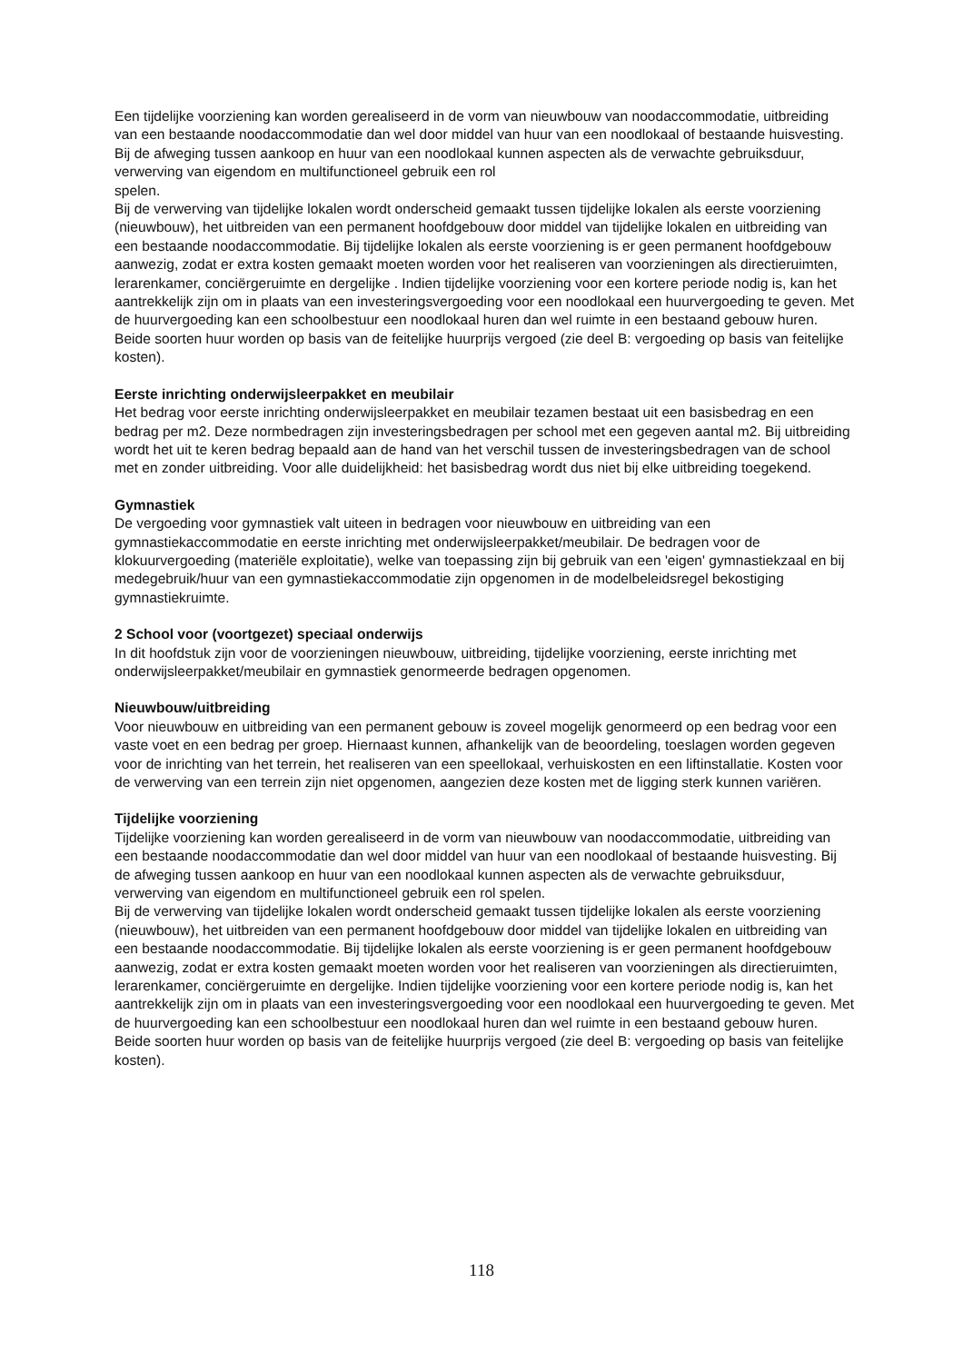Een tijdelijke voorziening kan worden gerealiseerd in de vorm van nieuwbouw van noodaccommodatie, uitbreiding van een bestaande noodaccommodatie dan wel door middel van huur van een noodlokaal of bestaande huisvesting. Bij de afweging tussen aankoop en huur van een noodlokaal kunnen aspecten als de verwachte gebruiksduur, verwerving van eigendom en multifunctioneel gebruik een rol
spelen.
Bij de verwerving van tijdelijke lokalen wordt onderscheid gemaakt tussen tijdelijke lokalen als eerste voorziening (nieuwbouw), het uitbreiden van een permanent hoofdgebouw door middel van tijdelijke lokalen en uitbreiding van een bestaande noodaccommodatie. Bij tijdelijke lokalen als eerste voorziening is er geen permanent hoofdgebouw aanwezig, zodat er extra kosten gemaakt moeten worden voor het realiseren van voorzieningen als directieruimten, lerarenkamer, conciërgeruimte en dergelijke . Indien tijdelijke voorziening voor een kortere periode nodig is, kan het aantrekkelijk zijn om in plaats van een investeringsvergoeding voor een noodlokaal een huurvergoeding te geven. Met de huurvergoeding kan een schoolbestuur een noodlokaal huren dan wel ruimte in een bestaand gebouw huren. Beide soorten huur worden op basis van de feitelijke huurprijs vergoed (zie deel B: vergoeding op basis van feitelijke kosten).
Eerste inrichting onderwijsleerpakket en meubilair
Het bedrag voor eerste inrichting onderwijsleerpakket en meubilair tezamen bestaat uit een basisbedrag en een bedrag per m2. Deze normbedragen zijn investeringsbedragen per school met een gegeven aantal m2. Bij uitbreiding wordt het uit te keren bedrag bepaald aan de hand van het verschil tussen de investeringsbedragen van de school met en zonder uitbreiding. Voor alle duidelijkheid: het basisbedrag wordt dus niet bij elke uitbreiding toegekend.
Gymnastiek
De vergoeding voor gymnastiek valt uiteen in bedragen voor nieuwbouw en uitbreiding van een gymnastiekaccommodatie en eerste inrichting met onderwijsleerpakket/meubilair. De bedragen voor de klokuurvergoeding (materiële exploitatie), welke van toepassing zijn bij gebruik van een 'eigen' gymnastiekzaal en bij medegebruik/huur van een gymnastiekaccommodatie zijn opgenomen in de modelbeleidsregel bekostiging gymnastiekruimte.
2 School voor (voortgezet) speciaal onderwijs
In dit hoofdstuk zijn voor de voorzieningen nieuwbouw, uitbreiding, tijdelijke voorziening, eerste inrichting met onderwijsleerpakket/meubilair en gymnastiek genormeerde bedragen opgenomen.
Nieuwbouw/uitbreiding
Voor nieuwbouw en uitbreiding van een permanent gebouw is zoveel mogelijk genormeerd op een bedrag voor een vaste voet en een bedrag per groep. Hiernaast kunnen, afhankelijk van de beoordeling, toeslagen worden gegeven voor de inrichting van het terrein, het realiseren van een speellokaal, verhuiskosten en een liftinstallatie. Kosten voor de verwerving van een terrein zijn niet opgenomen, aangezien deze kosten met de ligging sterk kunnen variëren.
Tijdelijke voorziening
Tijdelijke voorziening kan worden gerealiseerd in de vorm van nieuwbouw van noodaccommodatie, uitbreiding van een bestaande noodaccommodatie dan wel door middel van huur van een noodlokaal of bestaande huisvesting. Bij de afweging tussen aankoop en huur van een noodlokaal kunnen aspecten als de verwachte gebruiksduur, verwerving van eigendom en multifunctioneel gebruik een rol spelen.
Bij de verwerving van tijdelijke lokalen wordt onderscheid gemaakt tussen tijdelijke lokalen als eerste voorziening (nieuwbouw), het uitbreiden van een permanent hoofdgebouw door middel van tijdelijke lokalen en uitbreiding van een bestaande noodaccommodatie. Bij tijdelijke lokalen als eerste voorziening is er geen permanent hoofdgebouw aanwezig, zodat er extra kosten gemaakt moeten worden voor het realiseren van voorzieningen als directieruimten, lerarenkamer, conciërgeruimte en dergelijke. Indien tijdelijke voorziening voor een kortere periode nodig is, kan het aantrekkelijk zijn om in plaats van een investeringsvergoeding voor een noodlokaal een huurvergoeding te geven. Met de huurvergoeding kan een schoolbestuur een noodlokaal huren dan wel ruimte in een bestaand gebouw huren. Beide soorten huur worden op basis van de feitelijke huurprijs vergoed (zie deel B: vergoeding op basis van feitelijke kosten).
118